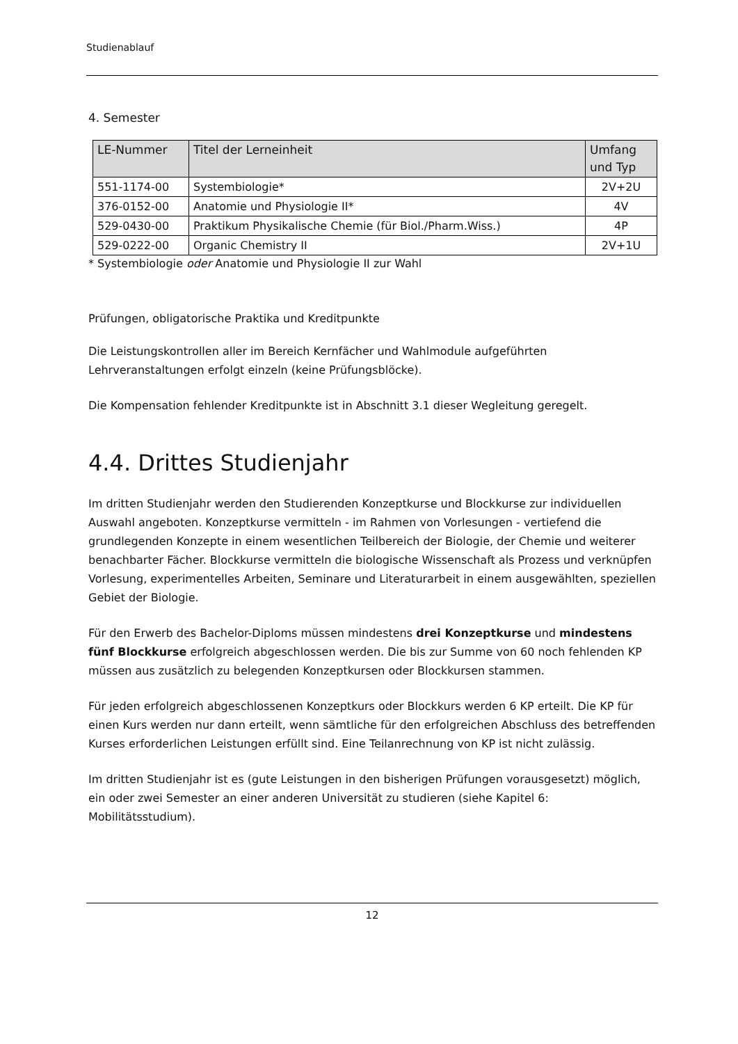Studienablauf
4. Semester
| LE-Nummer | Titel der Lerneinheit | Umfang und Typ |
| --- | --- | --- |
| 551-1174-00 | Systembiologie* | 2V+2U |
| 376-0152-00 | Anatomie und Physiologie II* | 4V |
| 529-0430-00 | Praktikum Physikalische Chemie (für Biol./Pharm.Wiss.) | 4P |
| 529-0222-00 | Organic Chemistry II | 2V+1U |
* Systembiologie oder Anatomie und Physiologie II zur Wahl
Prüfungen, obligatorische Praktika und Kreditpunkte
Die Leistungskontrollen aller im Bereich Kernfächer und Wahlmodule aufgeführten Lehrveranstaltungen erfolgt einzeln (keine Prüfungsblöcke).
Die Kompensation fehlender Kreditpunkte ist in Abschnitt 3.1 dieser Wegleitung geregelt.
4.4. Drittes Studienjahr
Im dritten Studienjahr werden den Studierenden Konzeptkurse und Blockkurse zur individuellen Auswahl angeboten. Konzeptkurse vermitteln - im Rahmen von Vorlesungen - vertiefend die grundlegenden Konzepte in einem wesentlichen Teilbereich der Biologie, der Chemie und weiterer benachbarter Fächer. Blockkurse vermitteln die biologische Wissenschaft als Prozess und verknüpfen Vorlesung, experimentelles Arbeiten, Seminare und Literaturarbeit in einem ausgewählten, speziellen Gebiet der Biologie.
Für den Erwerb des Bachelor-Diploms müssen mindestens drei Konzeptkurse und mindestens fünf Blockkurse erfolgreich abgeschlossen werden. Die bis zur Summe von 60 noch fehlenden KP müssen aus zusätzlich zu belegenden Konzeptkursen oder Blockkursen stammen.
Für jeden erfolgreich abgeschlossenen Konzeptkurs oder Blockkurs werden 6 KP erteilt. Die KP für einen Kurs werden nur dann erteilt, wenn sämtliche für den erfolgreichen Abschluss des betreffenden Kurses erforderlichen Leistungen erfüllt sind. Eine Teilanrechnung von KP ist nicht zulässig.
Im dritten Studienjahr ist es (gute Leistungen in den bisherigen Prüfungen vorausgesetzt) möglich, ein oder zwei Semester an einer anderen Universität zu studieren (siehe Kapitel 6: Mobilitätsstudium).
12